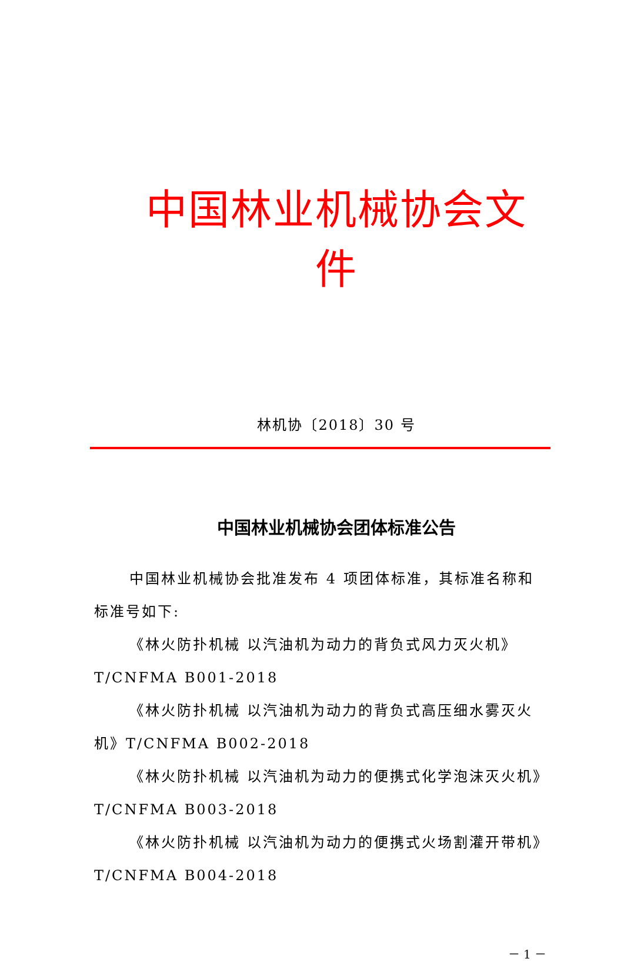中国林业机械协会文件
林机协〔2018〕30 号
中国林业机械协会团体标准公告
中国林业机械协会批准发布 4 项团体标准，其标准名称和标准号如下:
《林火防扑机械 以汽油机为动力的背负式风力灭火机》T/CNFMA B001-2018
《林火防扑机械 以汽油机为动力的背负式高压细水雾灭火机》T/CNFMA B002-2018
《林火防扑机械 以汽油机为动力的便携式化学泡沫灭火机》T/CNFMA B003-2018
《林火防扑机械 以汽油机为动力的便携式火场割灌开带机》T/CNFMA B004-2018
－ 1 －